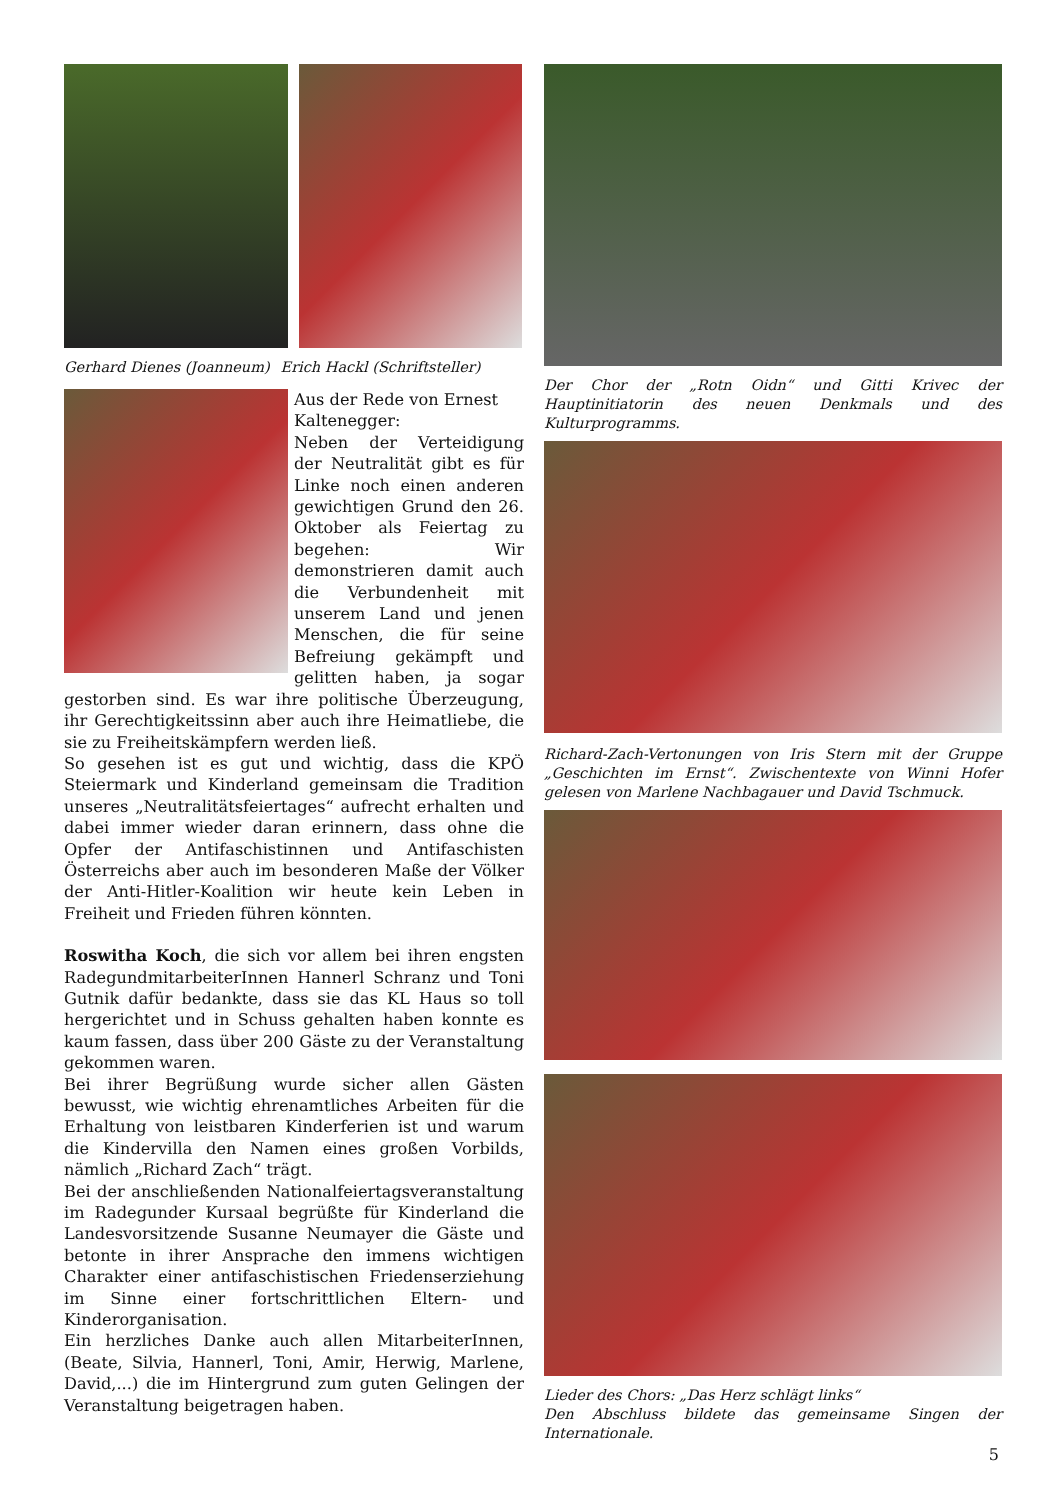Gerhard Dienes (Joanneum) Erich Hackl (Schriftsteller)
Aus der Rede von Ernest Kaltenegger:
Neben der Verteidigung der Neutralität gibt es für Linke noch einen anderen gewichtigen Grund den 26. Oktober als Feiertag zu begehen: Wir demonstrieren damit auch die Verbundenheit mit unserem Land und jenen Menschen, die für seine Befreiung gekämpft und gelitten haben, ja sogar gestorben sind. Es war ihre politische Überzeugung, ihr Gerechtigkeitssinn aber auch ihre Heimatliebe, die sie zu Freiheitskämpfern werden ließ.
So gesehen ist es gut und wichtig, dass die KPÖ Steiermark und Kinderland gemeinsam die Tradition unseres „Neutralitätsfeiertages“ aufrecht erhalten und dabei immer wieder daran erinnern, dass ohne die Opfer der Antifaschistinnen und Antifaschisten Österreichs aber auch im besonderen Maße der Völker der Anti-Hitler-Koalition wir heute kein Leben in Freiheit und Frieden führen könnten.
Roswitha Koch, die sich vor allem bei ihren engsten RadegundmitarbeiterInnen Hannerl Schranz und Toni Gutnik dafür bedankte, dass sie das KL Haus so toll hergerichtet und in Schuss gehalten haben konnte es kaum fassen, dass über 200 Gäste zu der Veranstaltung gekommen waren.
Bei ihrer Begrüßung wurde sicher allen Gästen bewusst, wie wichtig ehrenamtliches Arbeiten für die Erhaltung von leistbaren Kinderferien ist und warum die Kindervilla den Namen eines großen Vorbilds, nämlich „Richard Zach“ trägt.
Bei der anschließenden Nationalfeiertagsveranstaltung im Radegunder Kursaal begrüßte für Kinderland die Landesvorsitzende Susanne Neumayer die Gäste und betonte in ihrer Ansprache den immens wichtigen Charakter einer antifaschistischen Friedenserziehung im Sinne einer fortschrittlichen Eltern- und Kinderorganisation.
Ein herzliches Danke auch allen MitarbeiterInnen, (Beate, Silvia, Hannerl, Toni, Amir, Herwig, Marlene, David,...) die im Hintergrund zum guten Gelingen der Veranstaltung beigetragen haben.
Der Chor der „Rotn Oidn“ und Gitti Krivec der Hauptinitiatorin des neuen Denkmals und des Kulturprogramms.
Richard-Zach-Vertonungen von Iris Stern mit der Gruppe „Geschichten im Ernst“. Zwischentexte von Winni Hofer gelesen von Marlene Nachbagauer und David Tschmuck.
Lieder des Chors: „Das Herz schlägt links“
Den Abschluss bildete das gemeinsame Singen der Internationale.
5